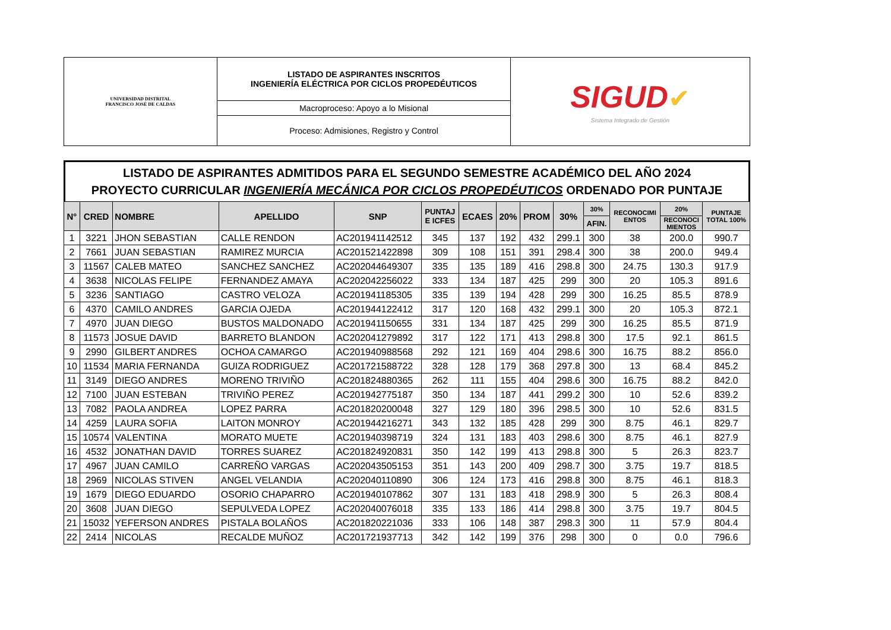| UNIVERSIDAD DISTRITAL FRANCISCO JOSÉ DE CALDAS | LISTADO DE ASPIRANTES INSCRITOS INGENIERÍA ELÉCTRICA POR CICLOS PROPEDÉUTICOS | SIGUD ✔ Sistema Integrado de Gestión |
| | Macroproceso: Apoyo a lo Misional | |
| | Proceso: Admisiones, Registro y Control | |
LISTADO DE ASPIRANTES ADMITIDOS PARA EL SEGUNDO SEMESTRE ACADÉMICO DEL AÑO 2024
PROYECTO CURRICULAR INGENIERÍA MECÁNICA POR CICLOS PROPEDÉUTICOS ORDENADO POR PUNTAJE
| N° | CRED | NOMBRE | APELLIDO | SNP | PUNTAJ E ICFES | ECAES | 20% | PROM | 30% | 30% | RECONOCIMI ENTOS | 20% | PUNTAJE TOTAL 100% |
| --- | --- | --- | --- | --- | --- | --- | --- | --- | --- | --- | --- | --- | --- |
| | | | | | | | | | | AFIN. | | RECONOCI MIENTOS | |
| 1 | 3221 | JHON SEBASTIAN | CALLE RENDON | AC201941142512 | 345 | 137 | 192 | 432 | 299.1 | 300 | 38 | 200.0 | 990.7 |
| 2 | 7661 | JUAN SEBASTIAN | RAMIREZ MURCIA | AC201521422898 | 309 | 108 | 151 | 391 | 298.4 | 300 | 38 | 200.0 | 949.4 |
| 3 | 11567 | CALEB MATEO | SANCHEZ SANCHEZ | AC202044649307 | 335 | 135 | 189 | 416 | 298.8 | 300 | 24.75 | 130.3 | 917.9 |
| 4 | 3638 | NICOLAS FELIPE | FERNANDEZ AMAYA | AC202042256022 | 333 | 134 | 187 | 425 | 299 | 300 | 20 | 105.3 | 891.6 |
| 5 | 3236 | SANTIAGO | CASTRO VELOZA | AC201941185305 | 335 | 139 | 194 | 428 | 299 | 300 | 16.25 | 85.5 | 878.9 |
| 6 | 4370 | CAMILO ANDRES | GARCIA OJEDA | AC201944122412 | 317 | 120 | 168 | 432 | 299.1 | 300 | 20 | 105.3 | 872.1 |
| 7 | 4970 | JUAN DIEGO | BUSTOS MALDONADO | AC201941150655 | 331 | 134 | 187 | 425 | 299 | 300 | 16.25 | 85.5 | 871.9 |
| 8 | 11573 | JOSUE DAVID | BARRETO BLANDON | AC202041279892 | 317 | 122 | 171 | 413 | 298.8 | 300 | 17.5 | 92.1 | 861.5 |
| 9 | 2990 | GILBERT ANDRES | OCHOA CAMARGO | AC201940988568 | 292 | 121 | 169 | 404 | 298.6 | 300 | 16.75 | 88.2 | 856.0 |
| 10 | 11534 | MARIA FERNANDA | GUIZA RODRIGUEZ | AC201721588722 | 328 | 128 | 179 | 368 | 297.8 | 300 | 13 | 68.4 | 845.2 |
| 11 | 3149 | DIEGO ANDRES | MORENO TRIVIÑO | AC201824880365 | 262 | 111 | 155 | 404 | 298.6 | 300 | 16.75 | 88.2 | 842.0 |
| 12 | 7100 | JUAN ESTEBAN | TRIVIÑO PEREZ | AC201942775187 | 350 | 134 | 187 | 441 | 299.2 | 300 | 10 | 52.6 | 839.2 |
| 13 | 7082 | PAOLA ANDREA | LOPEZ PARRA | AC201820200048 | 327 | 129 | 180 | 396 | 298.5 | 300 | 10 | 52.6 | 831.5 |
| 14 | 4259 | LAURA SOFIA | LAITON MONROY | AC201944216271 | 343 | 132 | 185 | 428 | 299 | 300 | 8.75 | 46.1 | 829.7 |
| 15 | 10574 | VALENTINA | MORATO MUETE | AC201940398719 | 324 | 131 | 183 | 403 | 298.6 | 300 | 8.75 | 46.1 | 827.9 |
| 16 | 4532 | JONATHAN DAVID | TORRES SUAREZ | AC201824920831 | 350 | 142 | 199 | 413 | 298.8 | 300 | 5 | 26.3 | 823.7 |
| 17 | 4967 | JUAN CAMILO | CARREÑO VARGAS | AC202043505153 | 351 | 143 | 200 | 409 | 298.7 | 300 | 3.75 | 19.7 | 818.5 |
| 18 | 2969 | NICOLAS STIVEN | ANGEL VELANDIA | AC202040110890 | 306 | 124 | 173 | 416 | 298.8 | 300 | 8.75 | 46.1 | 818.3 |
| 19 | 1679 | DIEGO EDUARDO | OSORIO CHAPARRO | AC201940107862 | 307 | 131 | 183 | 418 | 298.9 | 300 | 5 | 26.3 | 808.4 |
| 20 | 3608 | JUAN DIEGO | SEPULVEDA LOPEZ | AC202040076018 | 335 | 133 | 186 | 414 | 298.8 | 300 | 3.75 | 19.7 | 804.5 |
| 21 | 15032 | YEFERSON ANDRES | PISTALA BOLAÑOS | AC201820221036 | 333 | 106 | 148 | 387 | 298.3 | 300 | 11 | 57.9 | 804.4 |
| 22 | 2414 | NICOLAS | RECALDE MUÑOZ | AC201721937713 | 342 | 142 | 199 | 376 | 298 | 300 | 0 | 0.0 | 796.6 |